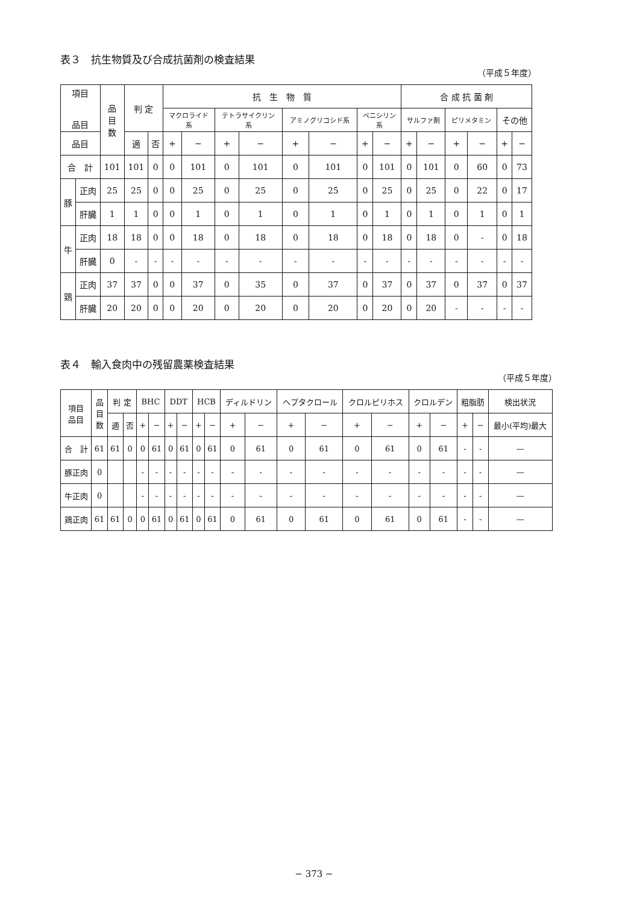表３　抗生物質及び合成抗菌剤の検査結果
（平成５年度）
| 項目 品目 | | 品 目 数 | 判 定 | | 抗 生 物 質 | | | | | | | | 合 成 抗 菌 剤 | | | | | |
| --- | --- | --- | --- | --- | --- | --- | --- | --- | --- | --- | --- | --- | --- | --- | --- | --- | --- | --- |
| | | | | | マクロライド 系 | | テトラサイクリン 系 | | アミノグリコシド系 | | ペニシリン 系 | | サルファ剤 | | ピリメタミン | | その他 | |
| 品目 | | | 適 | 否 | + | − | + | − | + | − | + | − | + | − | + | − | + | − |
| 合 計 | | 101 | 101 | 0 | 0 | 101 | 0 | 101 | 0 | 101 | 0 | 101 | 0 | 101 | 0 | 60 | 0 | 73 |
| 豚 | 正肉 | 25 | 25 | 0 | 0 | 25 | 0 | 25 | 0 | 25 | 0 | 25 | 0 | 25 | 0 | 22 | 0 | 17 |
| | 肝臓 | 1 | 1 | 0 | 0 | 1 | 0 | 1 | 0 | 1 | 0 | 1 | 0 | 1 | 0 | 1 | 0 | 1 |
| 牛 | 正肉 | 18 | 18 | 0 | 0 | 18 | 0 | 18 | 0 | 18 | 0 | 18 | 0 | 18 | 0 | - | 0 | 18 |
| | 肝臓 | 0 | - | - | - | - | - | - | - | - | - | - | - | - | - | - | - | - |
| 鶏 | 正肉 | 37 | 37 | 0 | 0 | 37 | 0 | 35 | 0 | 37 | 0 | 37 | 0 | 37 | 0 | 37 | 0 | 37 |
| | 肝臓 | 20 | 20 | 0 | 0 | 20 | 0 | 20 | 0 | 20 | 0 | 20 | 0 | 20 | - | - | - | - |
表４　輸入食肉中の残留農薬検査結果
（平成５年度）
| 項目 品目 | 品 目 数 | 判 定 | | BHC | | DDT | | HCB | | ディルドリン | | ヘプタクロール | | クロルピリホス | | クロルデン | | 粗脂肪 | | 検出状況 |
| --- | --- | --- | --- | --- | --- | --- | --- | --- | --- | --- | --- | --- | --- | --- | --- | --- | --- | --- | --- | --- |
| | | 適 | 否 | + | − | + | − | + | − | + | − | + | − | + | − | + | − | + | − | 最小(平均)最大 |
| 合 計 | 61 | 61 | 0 | 0 | 61 | 0 | 61 | 0 | 61 | 0 | 61 | 0 | 61 | 0 | 61 | 0 | 61 | - | - | — |
| 豚正肉 | 0 | | | - | - | - | - | - | - | - | - | - | - | - | - | - | - | - | - | — |
| 牛正肉 | 0 | | | - | - | - | - | - | - | - | - | - | - | - | - | - | - | - | - | — |
| 鶏正肉 | 61 | 61 | 0 | 0 | 61 | 0 | 61 | 0 | 61 | 0 | 61 | 0 | 61 | 0 | 61 | 0 | 61 | - | - | — |
− 373 −